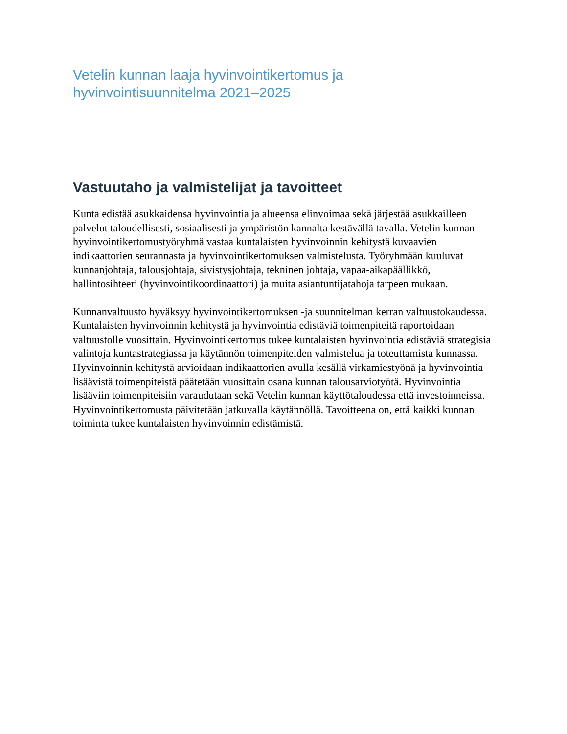Vetelin kunnan laaja hyvinvointikertomus ja
hyvinvointisuunnitelma 2021–2025
Vastuutaho ja valmistelijat ja tavoitteet
Kunta edistää asukkaidensa hyvinvointia ja alueensa elinvoimaa sekä järjestää asukkailleen palvelut taloudellisesti, sosiaalisesti ja ympäristön kannalta kestävällä tavalla. Vetelin kunnan hyvinvointikertomustyöryhmä vastaa kuntalaisten hyvinvoinnin kehitystä kuvaavien indikaattorien seurannasta ja hyvinvointikertomuksen valmistelusta. Työryhmään kuuluvat kunnanjohtaja, talousjohtaja, sivistysjohtaja, tekninen johtaja, vapaa-aikapäällikkö, hallintosihteeri (hyvinvointikoordinaattori) ja muita asiantuntijatahoja tarpeen mukaan.
Kunnanvaltuusto hyväksyy hyvinvointikertomuksen -ja suunnitelman kerran valtuustokaudessa. Kuntalaisten hyvinvoinnin kehitystä ja hyvinvointia edistäviä toimenpiteitä raportoidaan valtuustolle vuosittain. Hyvinvointikertomus tukee kuntalaisten hyvinvointia edistäviä strategisia valintoja kuntastrategiassa ja käytännön toimenpiteiden valmistelua ja toteuttamista kunnassa. Hyvinvoinnin kehitystä arvioidaan indikaattorien avulla kesällä virkamiestyönä ja hyvinvointia lisäävistä toimenpiteistä päätetään vuosittain osana kunnan talousarviotyötä. Hyvinvointia lisääviin toimenpiteisiin varaudutaan sekä Vetelin kunnan käyttötaloudessa että investoinneissa. Hyvinvointikertomusta päivitetään jatkuvalla käytännöllä. Tavoitteena on, että kaikki kunnan toiminta tukee kuntalaisten hyvinvoinnin edistämistä.